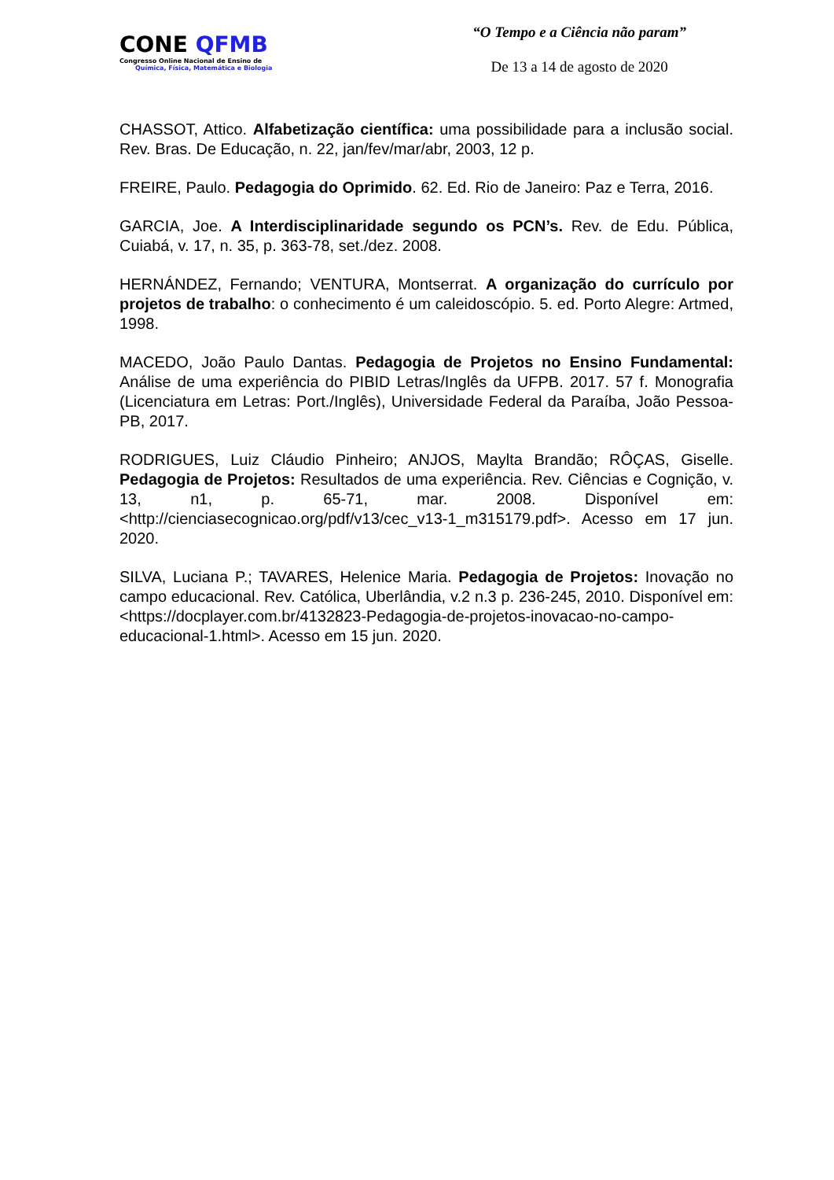CONE QFMB
Congresso Online Nacional de Ensino de
Química, Física, Matemática e Biologia
“O Tempo e a Ciência não param”
De 13 a 14 de agosto de 2020
CHASSOT, Attico. Alfabetização científica: uma possibilidade para a inclusão social. Rev. Bras. De Educação, n. 22, jan/fev/mar/abr, 2003, 12 p.
FREIRE, Paulo. Pedagogia do Oprimido. 62. Ed. Rio de Janeiro: Paz e Terra, 2016.
GARCIA, Joe. A Interdisciplinaridade segundo os PCN’s. Rev. de Edu. Pública, Cuiabá, v. 17, n. 35, p. 363-78, set./dez. 2008.
HERNÁNDEZ, Fernando; VENTURA, Montserrat. A organização do currículo por projetos de trabalho: o conhecimento é um caleidoscópio. 5. ed. Porto Alegre: Artmed, 1998.
MACEDO, João Paulo Dantas. Pedagogia de Projetos no Ensino Fundamental: Análise de uma experiência do PIBID Letras/Inglês da UFPB. 2017. 57 f. Monografia (Licenciatura em Letras: Port./Inglês), Universidade Federal da Paraíba, João Pessoa-PB, 2017.
RODRIGUES, Luiz Cláudio Pinheiro; ANJOS, Maylta Brandão; RÔÇAS, Giselle. Pedagogia de Projetos: Resultados de uma experiência. Rev. Ciências e Cognição, v. 13, n1, p. 65-71, mar. 2008. Disponível em: <http://cienciasecognicao.org/pdf/v13/cec_v13-1_m315179.pdf>. Acesso em 17 jun. 2020.
SILVA, Luciana P.; TAVARES, Helenice Maria. Pedagogia de Projetos: Inovação no campo educacional. Rev. Católica, Uberlândia, v.2 n.3 p. 236-245, 2010. Disponível em: <https://docplayer.com.br/4132823-Pedagogia-de-projetos-inovacao-no-campo-educacional-1.html>. Acesso em 15 jun. 2020.